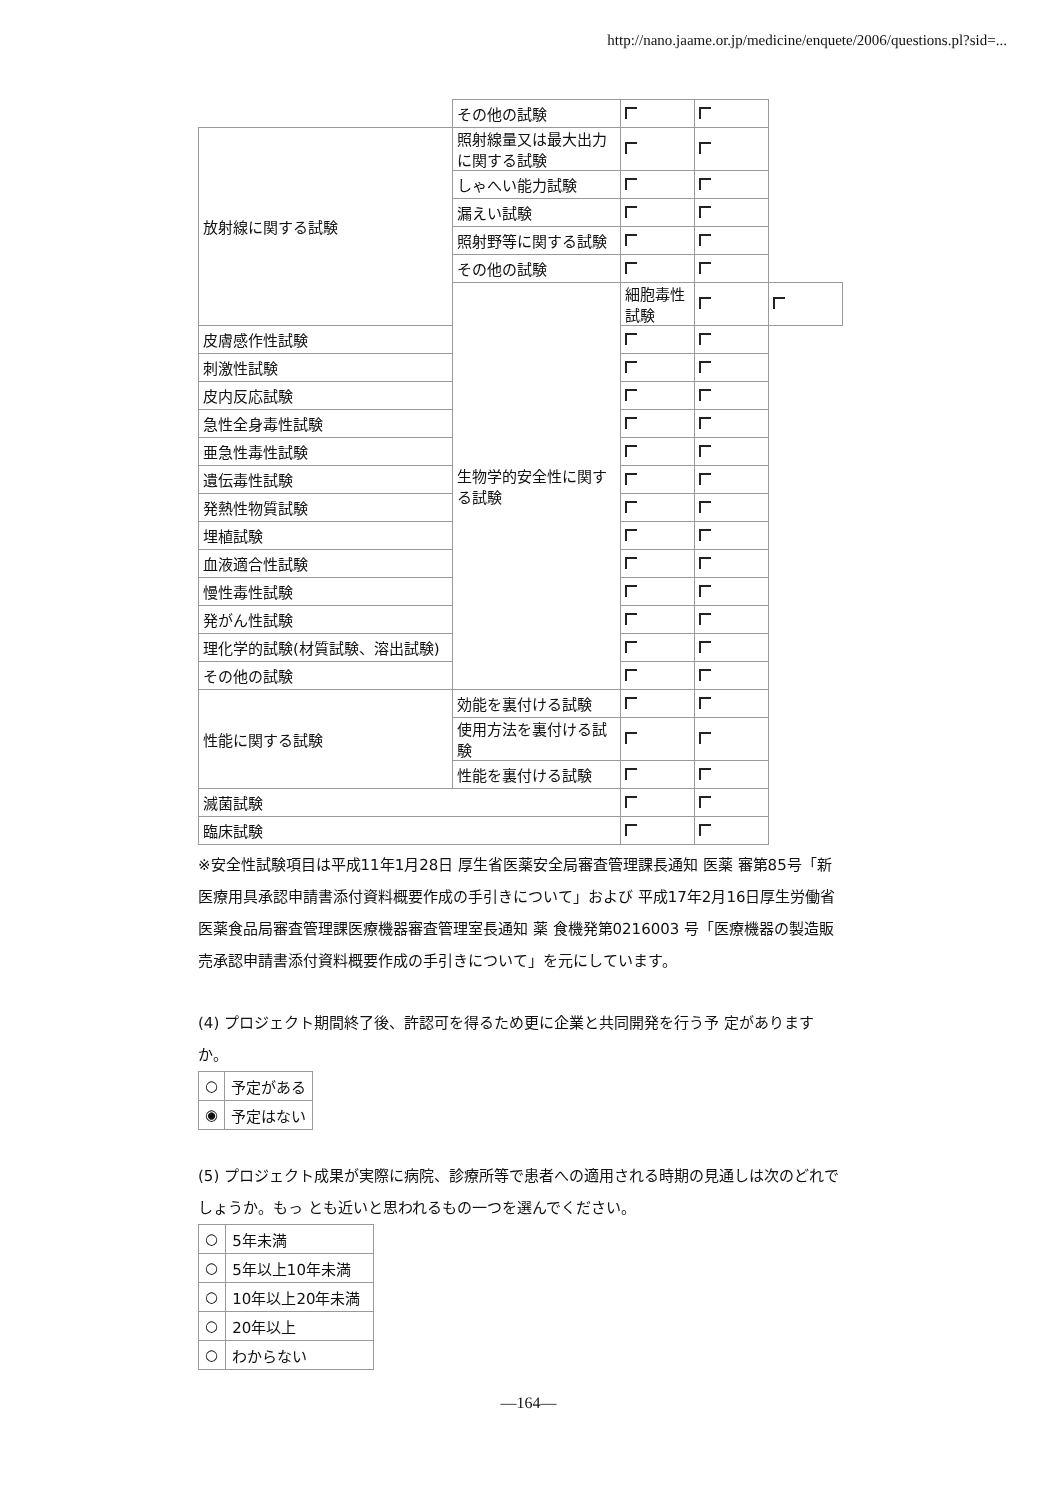http://nano.jaame.or.jp/medicine/enquete/2006/questions.pl?sid=...
| | その他の試験 | | | |
| 放射線に関する試験 | 照射線量又は最大出力に関する試験 | | | |
| | しゃへい能力試験 | | | |
| | 漏えい試験 | | | |
| | 照射野等に関する試験 | | | |
| | その他の試験 | | | |
| | 生物学的安全性に関する試験 | 細胞毒性試験 | | |
| 皮膚感作性試験 | | | | |
| 刺激性試験 | | | | |
| 皮内反応試験 | | | | |
| 急性全身毒性試験 | | | | |
| 亜急性毒性試験 | | | | |
| 遺伝毒性試験 | | | | |
| 発熱性物質試験 | | | | |
| 埋植試験 | | | | |
| 血液適合性試験 | | | | |
| 慢性毒性試験 | | | | |
| 発がん性試験 | | | | |
| 理化学的試験(材質試験、溶出試験) | | | | |
| その他の試験 | | | | |
| 性能に関する試験 | 効能を裏付ける試験 | | | |
| | 使用方法を裏付ける試験 | | | |
| | 性能を裏付ける試験 | | | |
| 滅菌試験 | | | | |
| 臨床試験 | | | | |
※安全性試験項目は平成11年1月28日 厚生省医薬安全局審査管理課長通知 医薬 審第85号「新医療用具承認申請書添付資料概要作成の手引きについて」および 平成17年2月16日厚生労働省医薬食品局審査管理課医療機器審査管理室長通知 薬 食機発第0216003 号「医療機器の製造販売承認申請書添付資料概要作成の手引きについて」を元にしています。
(4) プロジェクト期間終了後、許認可を得るため更に企業と共同開発を行う予 定がありますか。
| ○ | 予定がある |
| ◉ | 予定はない |
(5) プロジェクト成果が実際に病院、診療所等で患者への適用される時期の見通しは次のどれでしょうか。もっ とも近いと思われるもの一つを選んでください。
| ○ | 5年未満 |
| ○ | 5年以上10年未満 |
| ○ | 10年以上20年未満 |
| ○ | 20年以上 |
| ○ | わからない |
—164—